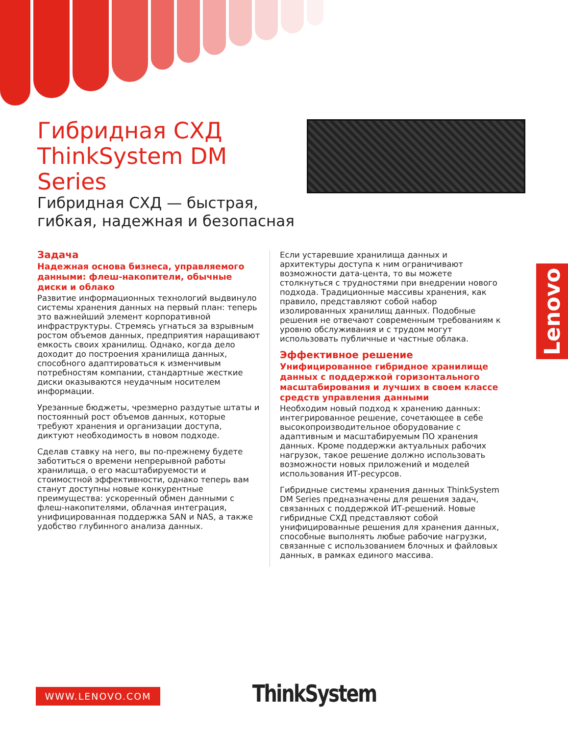Гибридная СХД ThinkSystem DM Series
Гибридная СХД — быстрая, гибкая, надежная и безопасная
Задача
Надежная основа бизнеса, управляемого данными: флеш-накопители, обычные диски и облако
Развитие информационных технологий выдвинуло системы хранения данных на первый план: теперь это важнейший элемент корпоративной инфраструктуры. Стремясь угнаться за взрывным ростом объемов данных, предприятия наращивают емкость своих хранилищ. Однако, когда дело доходит до построения хранилища данных, способного адаптироваться к изменчивым потребностям компании, стандартные жесткие диски оказываются неудачным носителем информации.
Урезанные бюджеты, чрезмерно раздутые штаты и постоянный рост объемов данных, которые требуют хранения и организации доступа, диктуют необходимость в новом подходе.
Сделав ставку на него, вы по-прежнему будете заботиться о времени непрерывной работы хранилища, о его масштабируемости и стоимостной эффективности, однако теперь вам станут доступны новые конкурентные преимущества: ускоренный обмен данными с флеш-накопителями, облачная интеграция, унифицированная поддержка SAN и NAS, а также удобство глубинного анализа данных.
Если устаревшие хранилища данных и архитектуры доступа к ним ограничивают возможности дата-цента, то вы можете столкнуться с трудностями при внедрении нового подхода. Традиционные массивы хранения, как правило, представляют собой набор изолированных хранилищ данных. Подобные решения не отвечают современным требованиям к уровню обслуживания и с трудом могут использовать публичные и частные облака.
Эффективное решение
Унифицированное гибридное хранилище данных с поддержкой горизонтального масштабирования и лучших в своем классе средств управления данными
Необходим новый подход к хранению данных: интегрированное решение, сочетающее в себе высокопроизводительное оборудование с адаптивным и масштабируемым ПО хранения данных. Кроме поддержки актуальных рабочих нагрузок, такое решение должно использовать возможности новых приложений и моделей использования ИТ-ресурсов.
Гибридные системы хранения данных ThinkSystem DM Series предназначены для решения задач, связанных с поддержкой ИТ-решений. Новые гибридные СХД представляют собой унифицированные решения для хранения данных, способные выполнять любые рабочие нагрузки, связанные с использованием блочных и файловых данных, в рамках единого массива.
Lenovo
WWW.LENOVO.COM ThinkSystem